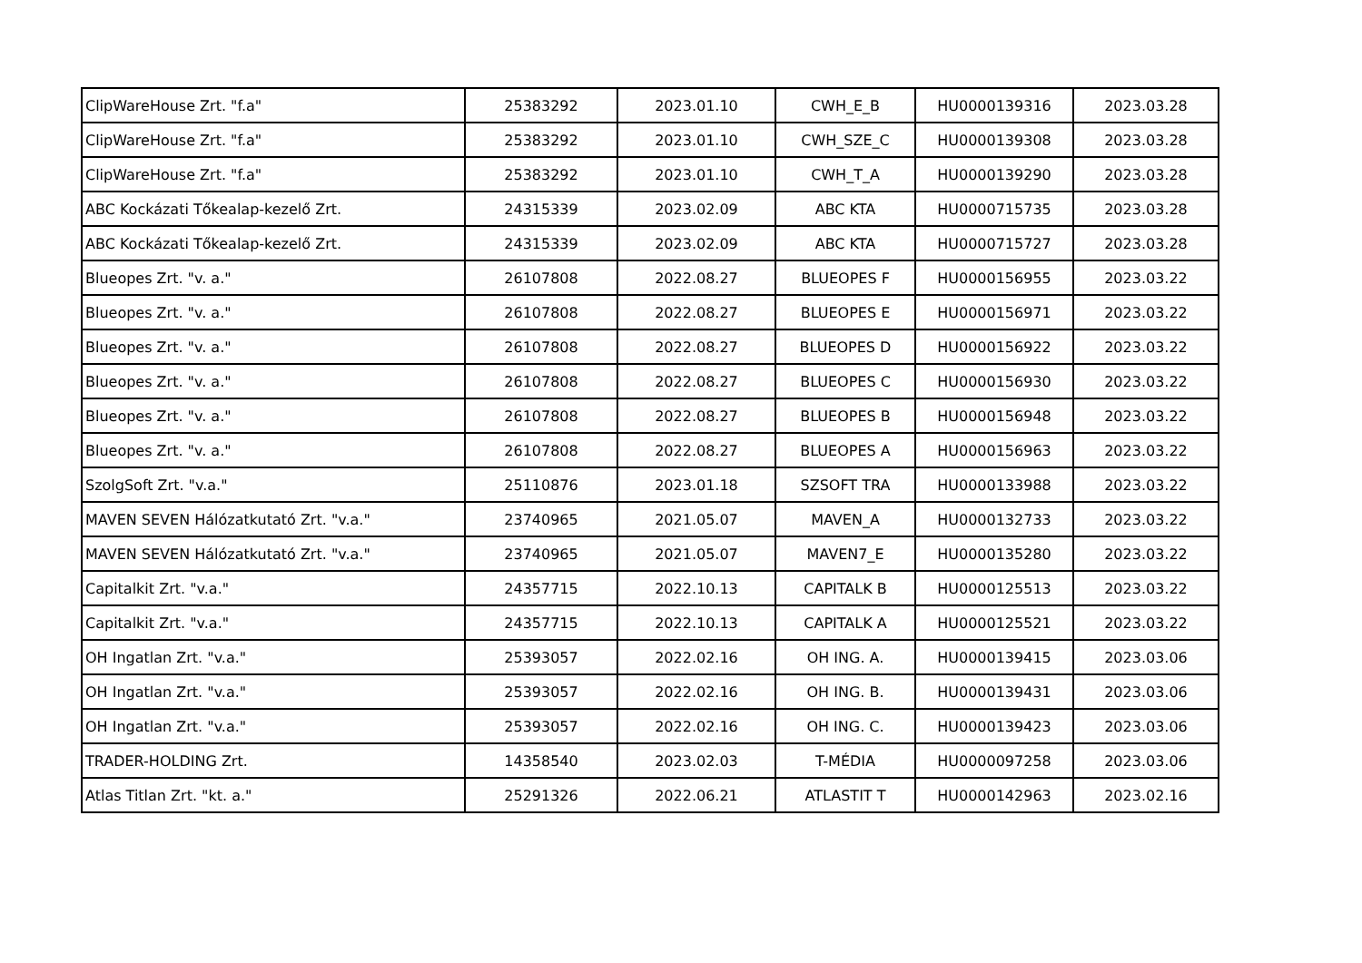| ClipWareHouse Zrt. "f.a" | 25383292 | 2023.01.10 | CWH_E_B | HU0000139316 | 2023.03.28 |
| ClipWareHouse Zrt. "f.a" | 25383292 | 2023.01.10 | CWH_SZE_C | HU0000139308 | 2023.03.28 |
| ClipWareHouse Zrt. "f.a" | 25383292 | 2023.01.10 | CWH_T_A | HU0000139290 | 2023.03.28 |
| ABC Kockázati Tőkealap-kezelő Zrt. | 24315339 | 2023.02.09 | ABC KTA | HU0000715735 | 2023.03.28 |
| ABC Kockázati Tőkealap-kezelő Zrt. | 24315339 | 2023.02.09 | ABC KTA | HU0000715727 | 2023.03.28 |
| Blueopes Zrt. "v. a." | 26107808 | 2022.08.27 | BLUEOPES F | HU0000156955 | 2023.03.22 |
| Blueopes Zrt. "v. a." | 26107808 | 2022.08.27 | BLUEOPES E | HU0000156971 | 2023.03.22 |
| Blueopes Zrt. "v. a." | 26107808 | 2022.08.27 | BLUEOPES D | HU0000156922 | 2023.03.22 |
| Blueopes Zrt. "v. a." | 26107808 | 2022.08.27 | BLUEOPES C | HU0000156930 | 2023.03.22 |
| Blueopes Zrt. "v. a." | 26107808 | 2022.08.27 | BLUEOPES B | HU0000156948 | 2023.03.22 |
| Blueopes Zrt. "v. a." | 26107808 | 2022.08.27 | BLUEOPES A | HU0000156963 | 2023.03.22 |
| SzolgSoft Zrt. "v.a." | 25110876 | 2023.01.18 | SZSOFT TRA | HU0000133988 | 2023.03.22 |
| MAVEN SEVEN Hálózatkutató Zrt. "v.a." | 23740965 | 2021.05.07 | MAVEN_A | HU0000132733 | 2023.03.22 |
| MAVEN SEVEN Hálózatkutató Zrt. "v.a." | 23740965 | 2021.05.07 | MAVEN7_E | HU0000135280 | 2023.03.22 |
| Capitalkit Zrt. "v.a." | 24357715 | 2022.10.13 | CAPITALK B | HU0000125513 | 2023.03.22 |
| Capitalkit Zrt. "v.a." | 24357715 | 2022.10.13 | CAPITALK A | HU0000125521 | 2023.03.22 |
| OH Ingatlan Zrt. "v.a." | 25393057 | 2022.02.16 | OH ING. A. | HU0000139415 | 2023.03.06 |
| OH Ingatlan Zrt. "v.a." | 25393057 | 2022.02.16 | OH ING. B. | HU0000139431 | 2023.03.06 |
| OH Ingatlan Zrt. "v.a." | 25393057 | 2022.02.16 | OH ING. C. | HU0000139423 | 2023.03.06 |
| TRADER-HOLDING Zrt. | 14358540 | 2023.02.03 | T-MÉDIA | HU0000097258 | 2023.03.06 |
| Atlas Titlan Zrt. "kt. a." | 25291326 | 2022.06.21 | ATLASTIT T | HU0000142963 | 2023.02.16 |